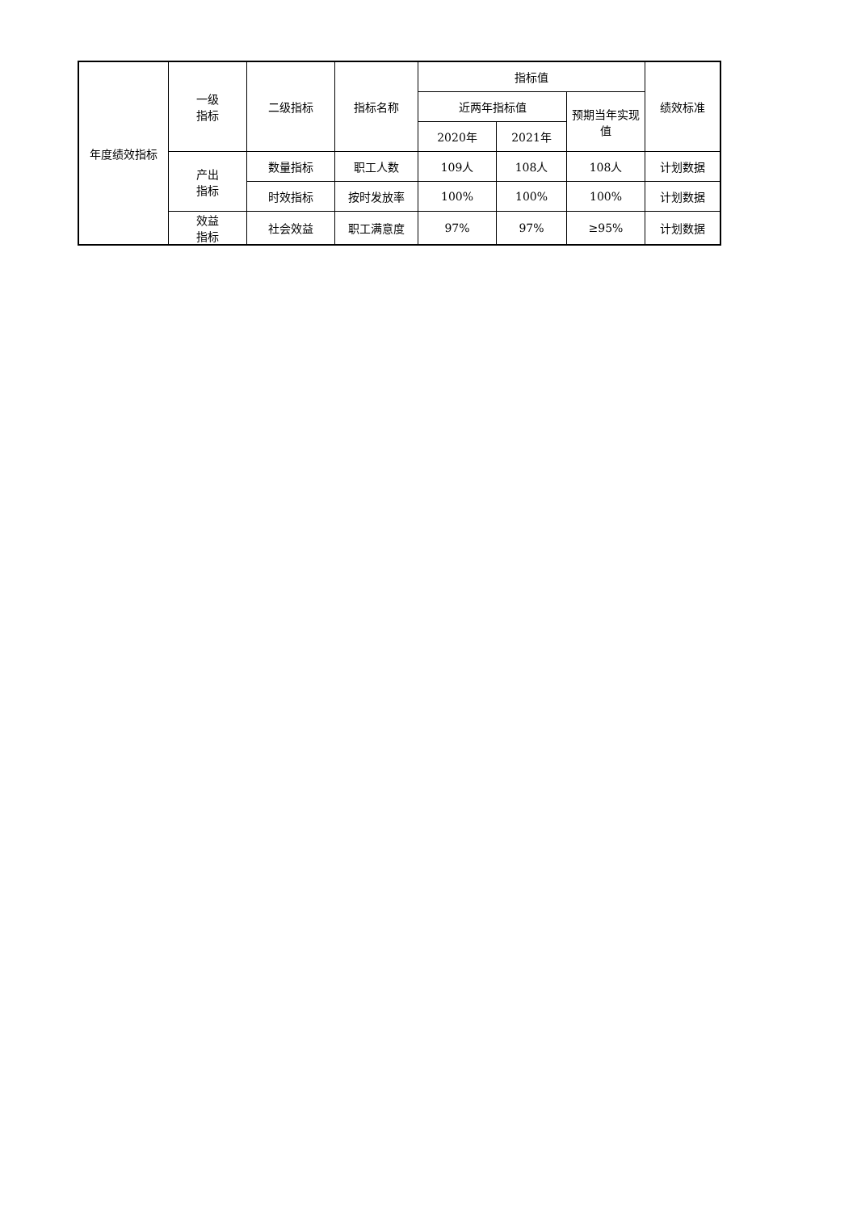| 年度绩效指标 | 一级 指标 | 二级指标 | 指标名称 | 指标值 | | | 绩效标准 |
| | | | | 近两年指标值 | | 预期当年实现值 | |
| | | | | 2020年 | 2021年 | | |
| | 产出 指标 | 数量指标 | 职工人数 | 109人 | 108人 | 108人 | 计划数据 |
| | | 时效指标 | 按时发放率 | 100% | 100% | 100% | 计划数据 |
| | 效益 指标 | 社会效益 | 职工满意度 | 97% | 97% | ≥95% | 计划数据 |